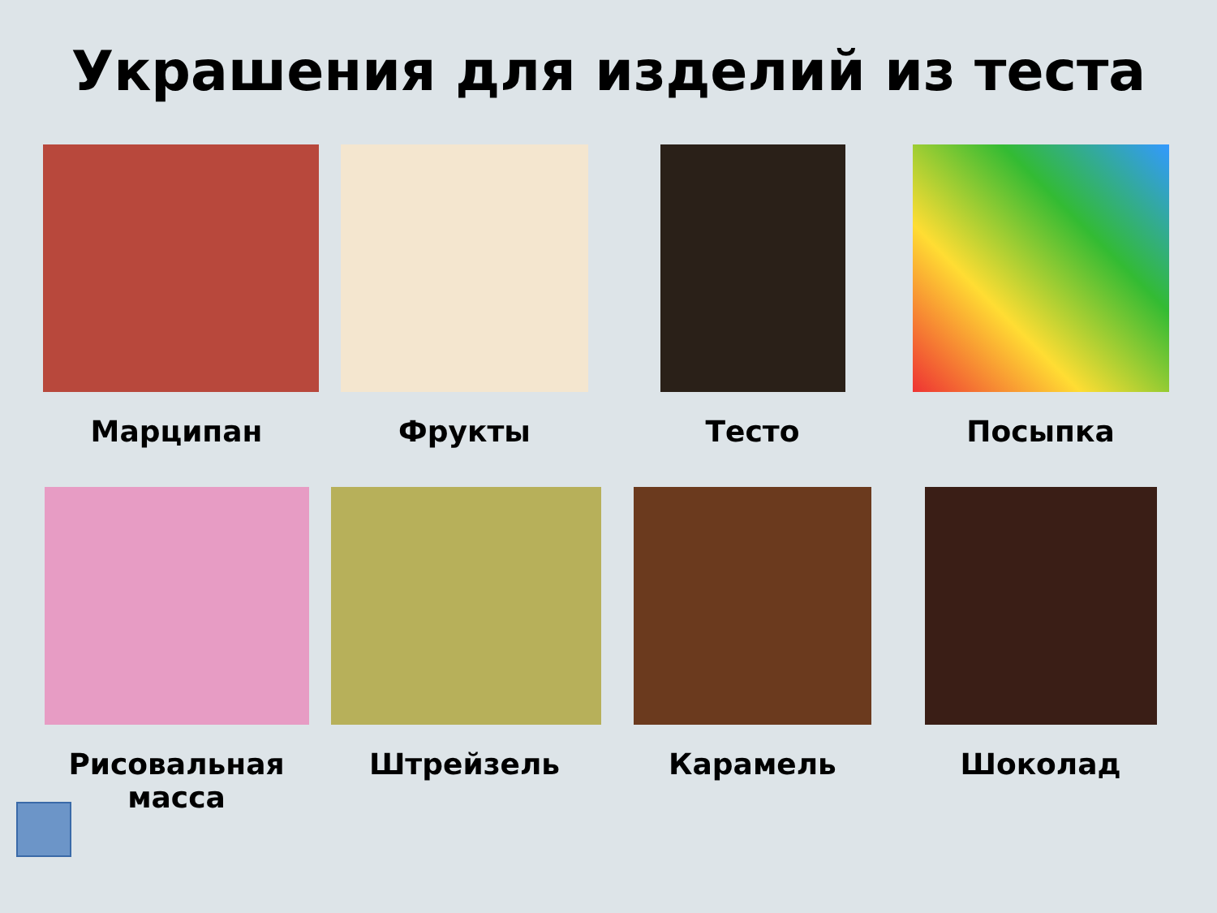Украшения для изделий из теста
Марципан Фрукты Тесто Посыпка
Рисовальная масса Штрейзель Карамель Шоколад